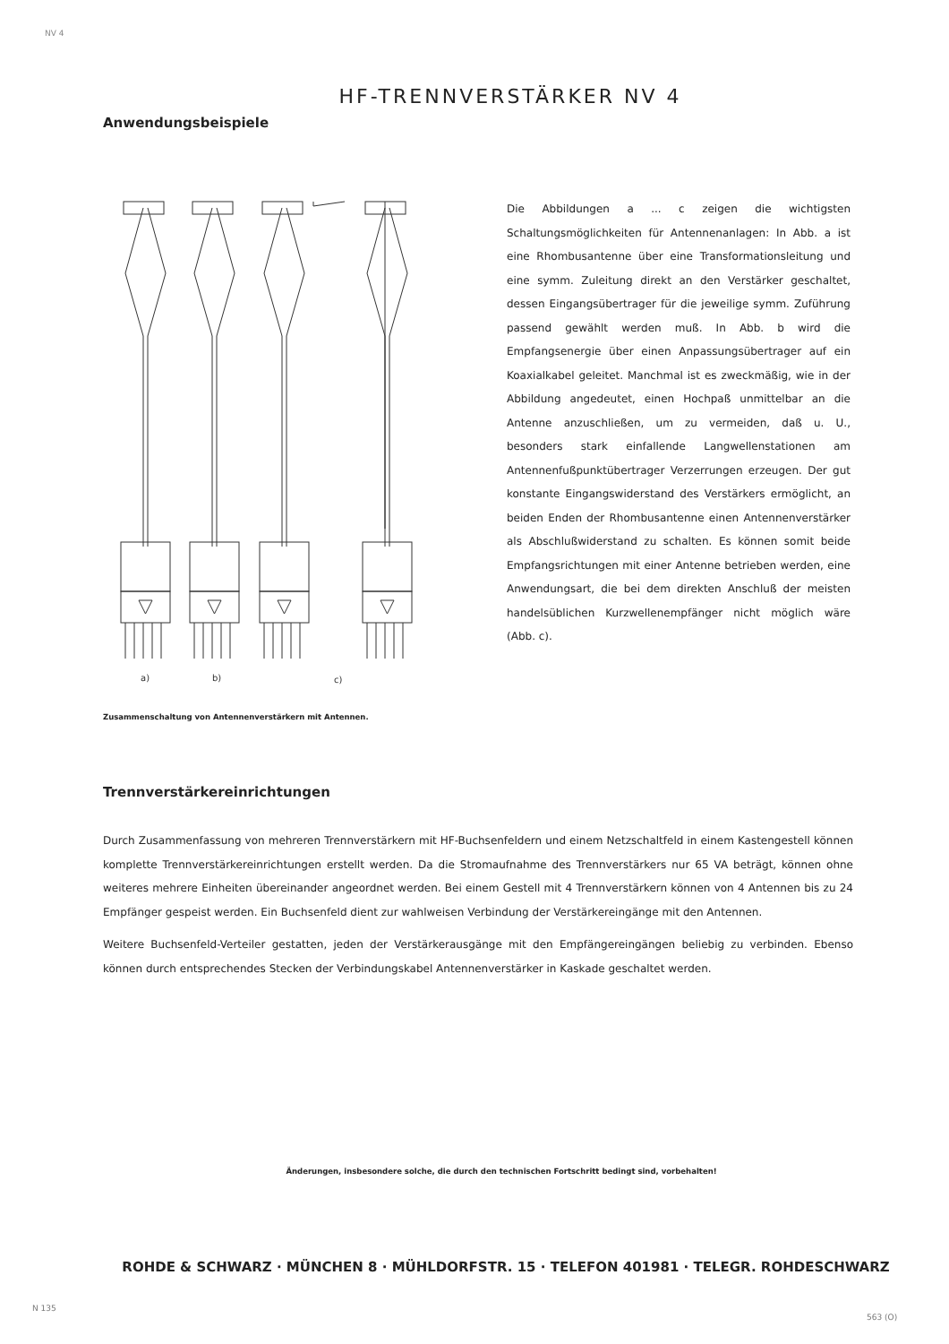NV 4
HF-TRENNVERSTÄRKER NV 4
Anwendungsbeispiele
a)
b)
c)
Zusammenschaltung von Antennenverstärkern mit Antennen.
Die Abbildungen a ... c zeigen die wichtigsten Schaltungsmöglichkeiten für Antennenanlagen: In Abb. a ist eine Rhombusantenne über eine Transformationsleitung und eine symm. Zuleitung direkt an den Verstärker geschaltet, dessen Eingangsübertrager für die jeweilige symm. Zuführung passend gewählt werden muß. In Abb. b wird die Empfangsenergie über einen Anpassungsübertrager auf ein Koaxialkabel geleitet. Manchmal ist es zweckmäßig, wie in der Abbildung angedeutet, einen Hochpaß unmittelbar an die Antenne anzuschließen, um zu vermeiden, daß u. U., besonders stark einfallende Langwellenstationen am Antennenfußpunktübertrager Verzerrungen erzeugen. Der gut konstante Eingangswiderstand des Verstärkers ermöglicht, an beiden Enden der Rhombusantenne einen Antennenverstärker als Abschlußwiderstand zu schalten. Es können somit beide Empfangsrichtungen mit einer Antenne betrieben werden, eine Anwendungsart, die bei dem direkten Anschluß der meisten handelsüblichen Kurzwellenempfänger nicht möglich wäre (Abb. c).
Trennverstärkereinrichtungen
Durch Zusammenfassung von mehreren Trennverstärkern mit HF-Buchsenfeldern und einem Netzschaltfeld in einem Kastengestell können komplette Trennverstärkereinrichtungen erstellt werden. Da die Stromaufnahme des Trennverstärkers nur 65 VA beträgt, können ohne weiteres mehrere Einheiten übereinander angeordnet werden. Bei einem Gestell mit 4 Trennverstärkern können von 4 Antennen bis zu 24 Empfänger gespeist werden. Ein Buchsenfeld dient zur wahlweisen Verbindung der Verstärkereingänge mit den Antennen.
Weitere Buchsenfeld-Verteiler gestatten, jeden der Verstärkerausgänge mit den Empfängereingängen beliebig zu verbinden. Ebenso können durch entsprechendes Stecken der Verbindungskabel Antennenverstärker in Kaskade geschaltet werden.
Änderungen, insbesondere solche, die durch den technischen Fortschritt bedingt sind, vorbehalten!
ROHDE & SCHWARZ · MÜNCHEN 8 · MÜHLDORFSTR. 15 · TELEFON 401981 · TELEGR. ROHDESCHWARZ
N 135
563 (O)